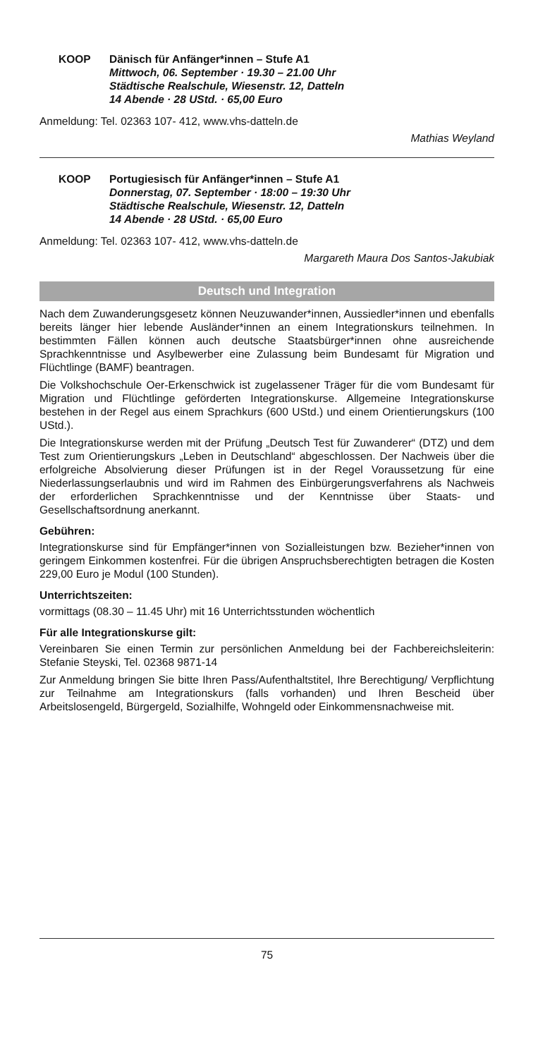KOOP Dänisch für Anfänger*innen – Stufe A1
Mittwoch, 06. September · 19.30 – 21.00 Uhr
Städtische Realschule, Wiesenstr. 12, Datteln
14 Abende · 28 UStd. · 65,00 Euro
Anmeldung: Tel. 02363 107- 412, www.vhs-datteln.de
Mathias Weyland
KOOP Portugiesisch für Anfänger*innen – Stufe A1
Donnerstag, 07. September · 18:00 – 19:30 Uhr
Städtische Realschule, Wiesenstr. 12, Datteln
14 Abende · 28 UStd. · 65,00 Euro
Anmeldung: Tel. 02363 107- 412, www.vhs-datteln.de
Margareth Maura Dos Santos-Jakubiak
Deutsch und Integration
Nach dem Zuwanderungsgesetz können Neuzuwander*innen, Aussiedler*innen und ebenfalls bereits länger hier lebende Ausländer*innen an einem Integrationskurs teilnehmen. In bestimmten Fällen können auch deutsche Staatsbürger*innen ohne ausreichende Sprachkenntnisse und Asylbewerber eine Zulassung beim Bundesamt für Migration und Flüchtlinge (BAMF) beantragen.
Die Volkshochschule Oer-Erkenschwick ist zugelassener Träger für die vom Bundesamt für Migration und Flüchtlinge geförderten Integrationskurse. Allgemeine Integrationskurse bestehen in der Regel aus einem Sprachkurs (600 UStd.) und einem Orientierungskurs (100 UStd.).
Die Integrationskurse werden mit der Prüfung „Deutsch Test für Zuwanderer“ (DTZ) und dem Test zum Orientierungskurs „Leben in Deutschland“ abgeschlossen. Der Nachweis über die erfolgreiche Absolvierung dieser Prüfungen ist in der Regel Voraussetzung für eine Niederlassungserlaubnis und wird im Rahmen des Einbürgerungsverfahrens als Nachweis der erforderlichen Sprachkenntnisse und der Kenntnisse über Staats- und Gesellschaftsordnung anerkannt.
Gebühren:
Integrationskurse sind für Empfänger*innen von Sozialleistungen bzw. Bezieher*innen von geringem Einkommen kostenfrei. Für die übrigen Anspruchsberechtigten betragen die Kosten 229,00 Euro je Modul (100 Stunden).
Unterrichtszeiten:
vormittags (08.30 – 11.45 Uhr) mit 16 Unterrichtsstunden wöchentlich
Für alle Integrationskurse gilt:
Vereinbaren Sie einen Termin zur persönlichen Anmeldung bei der Fachbereichsleiterin: Stefanie Steyski, Tel. 02368 9871-14
Zur Anmeldung bringen Sie bitte Ihren Pass/Aufenthaltstitel, Ihre Berechtigung/ Verpflichtung zur Teilnahme am Integrationskurs (falls vorhanden) und Ihren Bescheid über Arbeitslosengeld, Bürgergeld, Sozialhilfe, Wohngeld oder Einkommensnachweise mit.
75